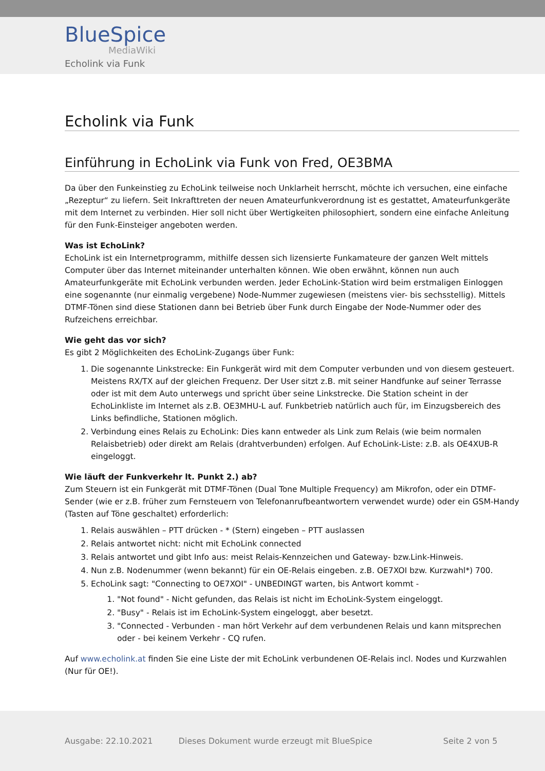BlueSpice
MediaWiki
Echolink via Funk
Echolink via Funk
Einführung in EchoLink via Funk von Fred, OE3BMA
Da über den Funkeinstieg zu EchoLink teilweise noch Unklarheit herrscht, möchte ich versuchen, eine einfache „Rezeptur“ zu liefern. Seit Inkrafttreten der neuen Amateurfunkverordnung ist es gestattet, Amateurfunkgeräte mit dem Internet zu verbinden. Hier soll nicht über Wertigkeiten philosophiert, sondern eine einfache Anleitung für den Funk-Einsteiger angeboten werden.
Was ist EchoLink?
EchoLink ist ein Internetprogramm, mithilfe dessen sich lizensierte Funkamateure der ganzen Welt mittels Computer über das Internet miteinander unterhalten können. Wie oben erwähnt, können nun auch Amateurfunkgeräte mit EchoLink verbunden werden. Jeder EchoLink-Station wird beim erstmaligen Einloggen eine sogenannte (nur einmalig vergebene) Node-Nummer zugewiesen (meistens vier- bis sechsstellig). Mittels DTMF-Tönen sind diese Stationen dann bei Betrieb über Funk durch Eingabe der Node-Nummer oder des Rufzeichens erreichbar.
Wie geht das vor sich?
Es gibt 2 Möglichkeiten des EchoLink-Zugangs über Funk:
1. Die sogenannte Linkstrecke: Ein Funkgerät wird mit dem Computer verbunden und von diesem gesteuert. Meistens RX/TX auf der gleichen Frequenz. Der User sitzt z.B. mit seiner Handfunke auf seiner Terrasse oder ist mit dem Auto unterwegs und spricht über seine Linkstrecke. Die Station scheint in der EchoLinkliste im Internet als z.B. OE3MHU-L auf. Funkbetrieb natürlich auch für, im Einzugsbereich des Links befindliche, Stationen möglich.
2. Verbindung eines Relais zu EchoLink: Dies kann entweder als Link zum Relais (wie beim normalen Relaisbetrieb) oder direkt am Relais (drahtverbunden) erfolgen. Auf EchoLink-Liste: z.B. als OE4XUB-R eingeloggt.
Wie läuft der Funkverkehr lt. Punkt 2.) ab?
Zum Steuern ist ein Funkgerät mit DTMF-Tönen (Dual Tone Multiple Frequency) am Mikrofon, oder ein DTMF-Sender (wie er z.B. früher zum Fernsteuern von Telefonanrufbeantwortern verwendet wurde) oder ein GSM-Handy (Tasten auf Töne geschaltet) erforderlich:
1. Relais auswählen – PTT drücken - * (Stern) eingeben – PTT auslassen
2. Relais antwortet nicht: nicht mit EchoLink connected
3. Relais antwortet und gibt Info aus: meist Relais-Kennzeichen und Gateway- bzw.Link-Hinweis.
4. Nun z.B. Nodenummer (wenn bekannt) für ein OE-Relais eingeben. z.B. OE7XOI bzw. Kurzwahl*) 700.
5. EchoLink sagt: "Connecting to OE7XOI" - UNBEDINGT warten, bis Antwort kommt -
1. "Not found" - Nicht gefunden, das Relais ist nicht im EchoLink-System eingeloggt.
2. "Busy" - Relais ist im EchoLink-System eingeloggt, aber besetzt.
3. "Connected - Verbunden - man hört Verkehr auf dem verbundenen Relais und kann mitsprechen oder - bei keinem Verkehr - CQ rufen.
Auf www.echolink.at finden Sie eine Liste der mit EchoLink verbundenen OE-Relais incl. Nodes und Kurzwahlen (Nur für OE!).
Ausgabe: 22.10.2021 Dieses Dokument wurde erzeugt mit BlueSpice Seite 2 von 5